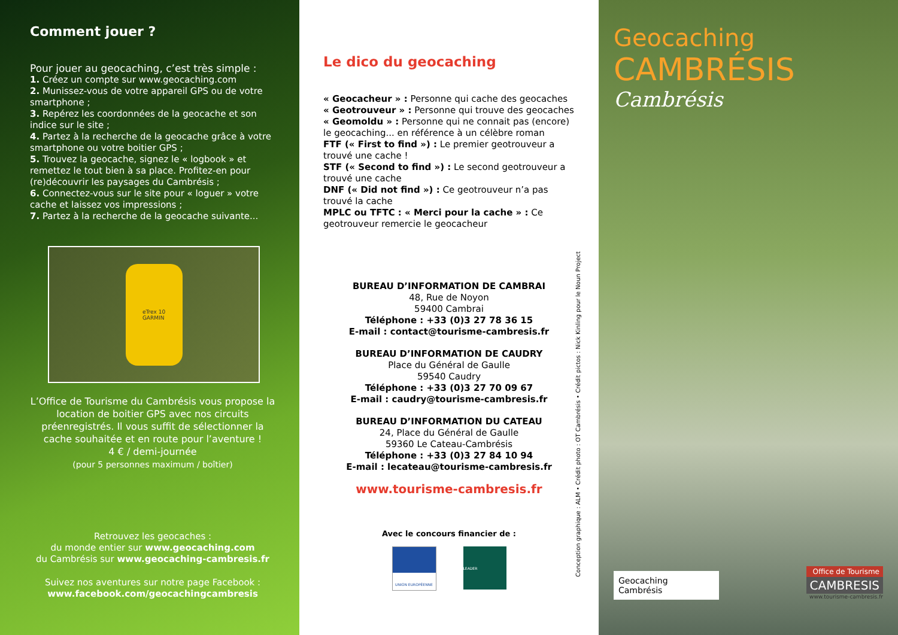Comment jouer ?
Pour jouer au geocaching, c’est très simple :
1. Créez un compte sur www.geocaching.com
2. Munissez-vous de votre appareil GPS ou de votre smartphone ;
3. Repérez les coordonnées de la geocache et son indice sur le site ;
4. Partez à la recherche de la geocache grâce à votre smartphone ou votre boitier GPS ;
5. Trouvez la geocache, signez le « logbook » et remettez le tout bien à sa place. Profitez-en pour (re)découvrir les paysages du Cambrésis ;
6. Connectez-vous sur le site pour « loguer » votre cache et laissez vos impressions ;
7. Partez à la recherche de la geocache suivante...
eTrex 10
GARMIN
L’Office de Tourisme du Cambrésis vous propose la location de boitier GPS avec nos circuits préenregistrés. Il vous suffit de sélectionner la cache souhaitée et en route pour l’aventure !
4 € / demi-journée
(pour 5 personnes maximum / boîtier)
Retrouvez les geocaches :
du monde entier sur www.geocaching.com
du Cambrésis sur www.geocaching-cambresis.fr
Suivez nos aventures sur notre page Facebook :
www.facebook.com/geocachingcambresis
Le dico du geocaching
« Geocacheur » : Personne qui cache des geocaches
« Geotrouveur » : Personne qui trouve des geocaches
« Geomoldu » : Personne qui ne connait pas (encore) le geocaching... en référence à un célèbre roman
FTF (« First to find ») : Le premier geotrouveur a trouvé une cache !
STF (« Second to find ») : Le second geotrouveur a trouvé une cache
DNF (« Did not find ») : Ce geotrouveur n’a pas trouvé la cache
MPLC ou TFTC : « Merci pour la cache » : Ce geotrouveur remercie le geocacheur
BUREAU D’INFORMATION DE CAMBRAI
48, Rue de Noyon
59400 Cambrai
Téléphone : +33 (0)3 27 78 36 15
E-mail : contact@tourisme-cambresis.fr
BUREAU D’INFORMATION DE CAUDRY
Place du Général de Gaulle
59540 Caudry
Téléphone : +33 (0)3 27 70 09 67
E-mail : caudry@tourisme-cambresis.fr
BUREAU D’INFORMATION DU CATEAU
24, Place du Général de Gaulle
59360 Le Cateau-Cambrésis
Téléphone : +33 (0)3 27 84 10 94
E-mail : lecateau@tourisme-cambresis.fr
www.tourisme-cambresis.fr
Avec le concours financier de :
UNION EUROPÉENNE LEADER
Conception graphique : ALM • Crédit photo : OT Cambrésis • Crédit pictos : Nick Kinling pour le Noun Project
Geocaching
CAMBRÉSIS
Cambrésis
Geocaching Cambrésis
Office de Tourisme
CAMBRESIS
www.tourisme-cambresis.fr